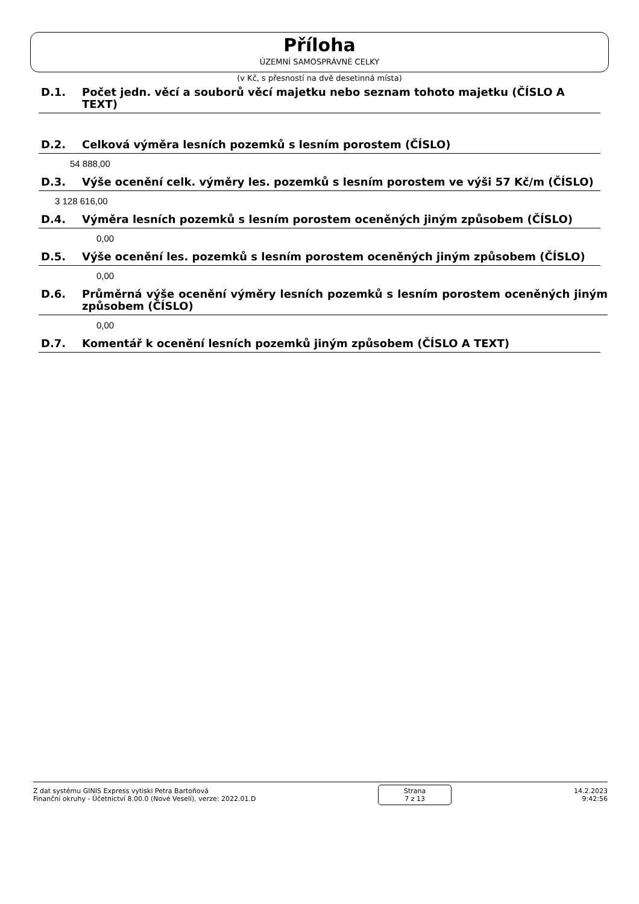Příloha
ÚZEMNÍ SAMOSPRÁVNÉ CELKY
(v Kč, s přesností na dvě desetinná místa)
D.1. Počet jedn. věcí a souborů věcí majetku nebo seznam tohoto majetku (ČÍSLO A TEXT)
D.2. Celková výměra lesních pozemků s lesním porostem (ČÍSLO)
54 888,00
D.3. Výše ocenění celk. výměry les. pozemků s lesním porostem ve výši 57 Kč/m (ČÍSLO)
3 128 616,00
D.4. Výměra lesních pozemků s lesním porostem oceněných jiným způsobem (ČÍSLO)
0,00
D.5. Výše ocenění les. pozemků s lesním porostem oceněných jiným způsobem (ČÍSLO)
0,00
D.6. Průměrná výše ocenění výměry lesních pozemků s lesním porostem oceněných jiným způsobem (ČÍSLO)
0,00
D.7. Komentář k ocenění lesních pozemků jiným způsobem (ČÍSLO A TEXT)
Z dat systému GINIS Express vytiskl Petra Bartoňová
Finanční okruhy - Účetnictví 8.00.0 (Nové Veselí), verze: 2022.01.D
Strana
7 z 13
14.2.2023
9:42:56